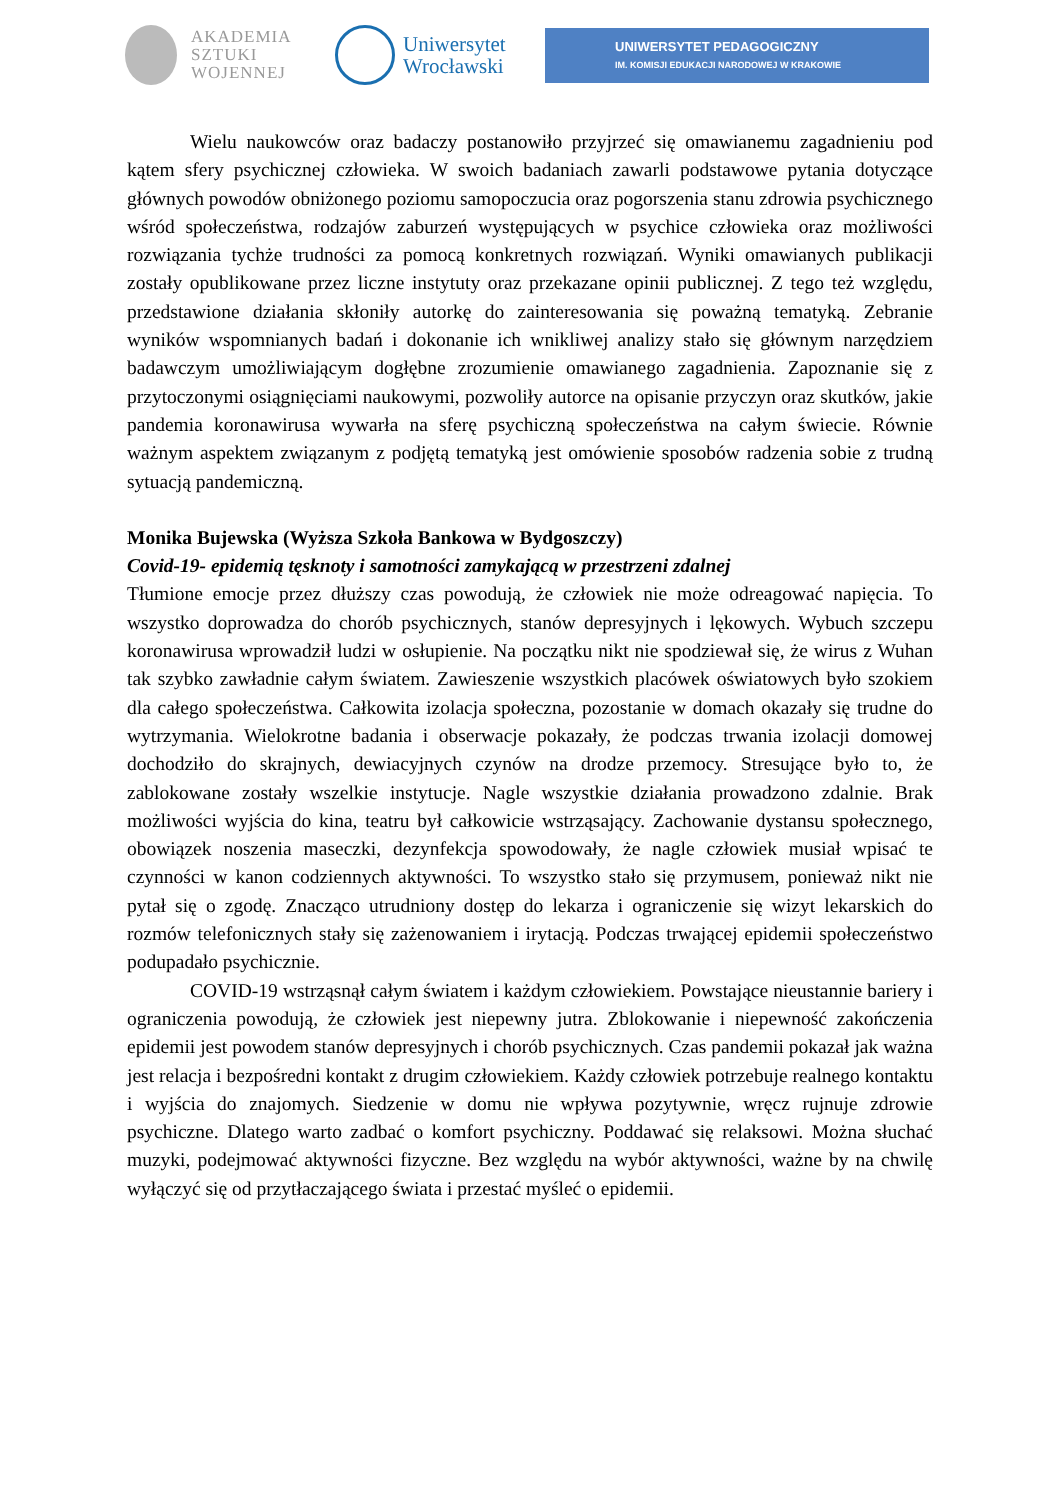AKADEMIA
SZTUKI
WOJENNEJ
Uniwersytet
Wrocławski
UNIWERSYTET PEDAGOGICZNY
IM. KOMISJI EDUKACJI NARODOWEJ W KRAKOWIE
Wielu naukowców oraz badaczy postanowiło przyjrzeć się omawianemu zagadnieniu pod kątem sfery psychicznej człowieka. W swoich badaniach zawarli podstawowe pytania dotyczące głównych powodów obniżonego poziomu samopoczucia oraz pogorszenia stanu zdrowia psychicznego wśród społeczeństwa, rodzajów zaburzeń występujących w psychice człowieka oraz możliwości rozwiązania tychże trudności za pomocą konkretnych rozwiązań. Wyniki omawianych publikacji zostały opublikowane przez liczne instytuty oraz przekazane opinii publicznej. Z tego też względu, przedstawione działania skłoniły autorkę do zainteresowania się poważną tematyką. Zebranie wyników wspomnianych badań i dokonanie ich wnikliwej analizy stało się głównym narzędziem badawczym umożliwiającym dogłębne zrozumienie omawianego zagadnienia. Zapoznanie się z przytoczonymi osiągnięciami naukowymi, pozwoliły autorce na opisanie przyczyn oraz skutków, jakie pandemia koronawirusa wywarła na sferę psychiczną społeczeństwa na całym świecie. Równie ważnym aspektem związanym z podjętą tematyką jest omówienie sposobów radzenia sobie z trudną sytuacją pandemiczną.
Monika Bujewska (Wyższa Szkoła Bankowa w Bydgoszczy)
Covid-19- epidemią tęsknoty i samotności zamykającą w przestrzeni zdalnej
Tłumione emocje przez dłuższy czas powodują, że człowiek nie może odreagować napięcia. To wszystko doprowadza do chorób psychicznych, stanów depresyjnych i lękowych. Wybuch szczepu koronawirusa wprowadził ludzi w osłupienie. Na początku nikt nie spodziewał się, że wirus z Wuhan tak szybko zawładnie całym światem. Zawieszenie wszystkich placówek oświatowych było szokiem dla całego społeczeństwa. Całkowita izolacja społeczna, pozostanie w domach okazały się trudne do wytrzymania. Wielokrotne badania i obserwacje pokazały, że podczas trwania izolacji domowej dochodziło do skrajnych, dewiacyjnych czynów na drodze przemocy. Stresujące było to, że zablokowane zostały wszelkie instytucje. Nagle wszystkie działania prowadzono zdalnie. Brak możliwości wyjścia do kina, teatru był całkowicie wstrząsający. Zachowanie dystansu społecznego, obowiązek noszenia maseczki, dezynfekcja spowodowały, że nagle człowiek musiał wpisać te czynności w kanon codziennych aktywności. To wszystko stało się przymusem, ponieważ nikt nie pytał się o zgodę. Znacząco utrudniony dostęp do lekarza i ograniczenie się wizyt lekarskich do rozmów telefonicznych stały się zażenowaniem i irytacją. Podczas trwającej epidemii społeczeństwo podupadało psychicznie.
COVID-19 wstrząsnął całym światem i każdym człowiekiem. Powstające nieustannie bariery i ograniczenia powodują, że człowiek jest niepewny jutra. Zblokowanie i niepewność zakończenia epidemii jest powodem stanów depresyjnych i chorób psychicznych. Czas pandemii pokazał jak ważna jest relacja i bezpośredni kontakt z drugim człowiekiem. Każdy człowiek potrzebuje realnego kontaktu i wyjścia do znajomych. Siedzenie w domu nie wpływa pozytywnie, wręcz rujnuje zdrowie psychiczne. Dlatego warto zadbać o komfort psychiczny. Poddawać się relaksowi. Można słuchać muzyki, podejmować aktywności fizyczne. Bez względu na wybór aktywności, ważne by na chwilę wyłączyć się od przytłaczającego świata i przestać myśleć o epidemii.